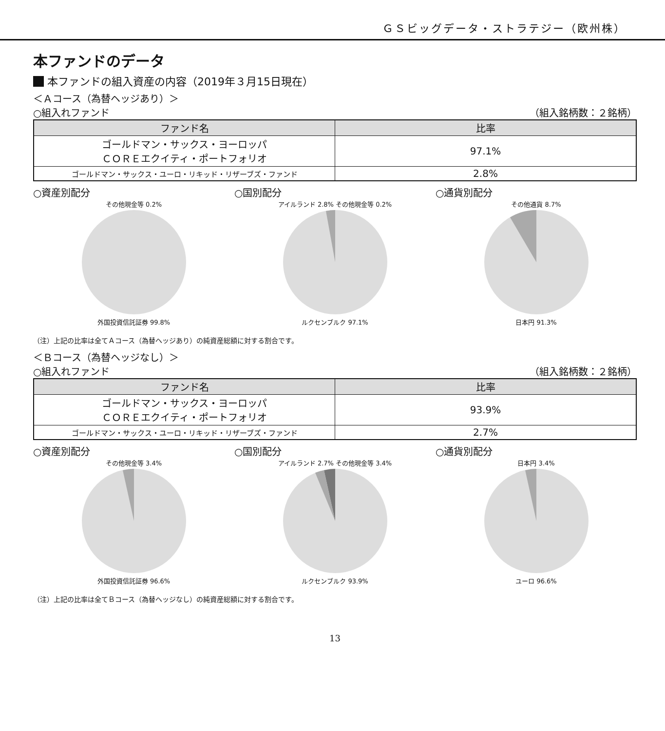ＧＳビッグデータ・ストラテジー（欧州株）
本ファンドのデータ
本ファンドの組入資産の内容（2019年３月15日現在）
＜Ａコース（為替ヘッジあり）＞
○組入れファンド （組入銘柄数：２銘柄）
| ファンド名 | 比率 |
| --- | --- |
| ゴールドマン・サックス・ヨーロッパ ＣＯＲＥエクイティ・ポートフォリオ | 97.1% |
| ゴールドマン・サックス・ユーロ・リキッド・リザーブズ・ファンド | 2.8% |
○資産別配分
その他現金等 0.2%
外国投資信託証券 99.8%
○国別配分
アイルランド 2.8% その他現金等 0.2%
ルクセンブルク 97.1%
○通貨別配分
その他通貨 8.7%
日本円 91.3%
（注）上記の比率は全てＡコース（為替ヘッジあり）の純資産総額に対する割合です。
＜Ｂコース（為替ヘッジなし）＞
○組入れファンド （組入銘柄数：２銘柄）
| ファンド名 | 比率 |
| --- | --- |
| ゴールドマン・サックス・ヨーロッパ ＣＯＲＥエクイティ・ポートフォリオ | 93.9% |
| ゴールドマン・サックス・ユーロ・リキッド・リザーブズ・ファンド | 2.7% |
○資産別配分
その他現金等 3.4%
外国投資信託証券 96.6%
○国別配分
アイルランド 2.7% その他現金等 3.4%
ルクセンブルク 93.9%
○通貨別配分
日本円 3.4%
ユーロ 96.6%
（注）上記の比率は全てＢコース（為替ヘッジなし）の純資産総額に対する割合です。
13